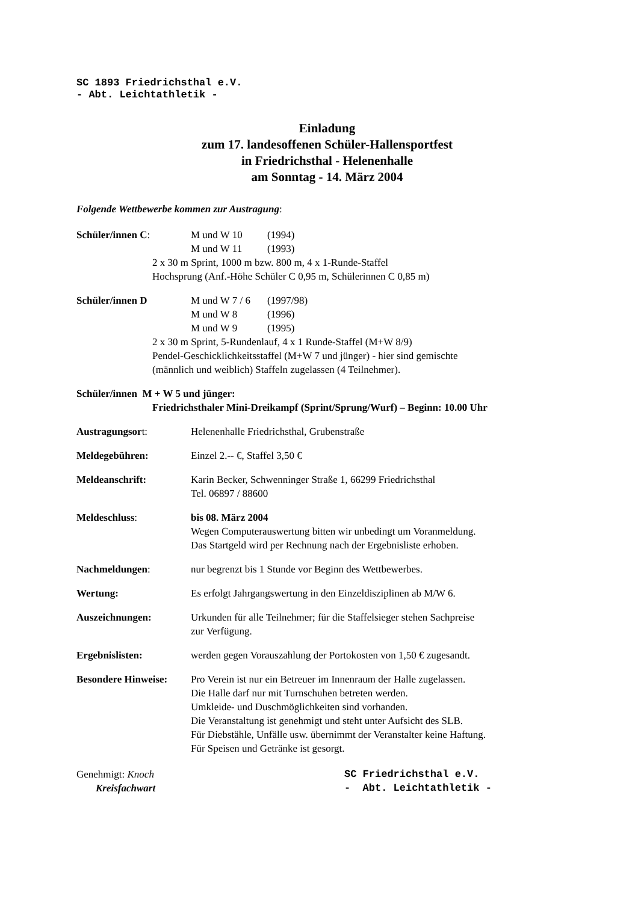SC 1893 Friedrichsthal e.V.
- Abt. Leichtathletik -
Einladung
zum 17. landesoffenen Schüler-Hallensportfest
in Friedrichsthal - Helenenhalle
am Sonntag - 14. März 2004
Folgende Wettbewerbe kommen zur Austragung:
Schüler/innen C: M und W 10 (1994)
M und W 11 (1993)
2 x 30 m Sprint, 1000 m bzw. 800 m, 4 x 1-Runde-Staffel
Hochsprung (Anf.-Höhe Schüler C 0,95 m, Schülerinnen C 0,85 m)
Schüler/innen D M und W 7 / 6 (1997/98)
M und W 8 (1996)
M und W 9 (1995)
2 x 30 m Sprint, 5-Rundenlauf, 4 x 1 Runde-Staffel (M+W 8/9)
Pendel-Geschicklichkeitsstaffel (M+W 7 und jünger) - hier sind gemischte
(männlich und weiblich) Staffeln zugelassen (4 Teilnehmer).
Schüler/innen M + W 5 und jünger:
Friedrichsthaler Mini-Dreikampf (Sprint/Sprung/Wurf) – Beginn: 10.00 Uhr
Austragungsort: Helenenhalle Friedrichsthal, Grubenstraße
Meldegebühren: Einzel 2.-- €, Staffel 3,50 €
Meldeanschrift: Karin Becker, Schwenninger Straße 1, 66299 Friedrichsthal
Tel. 06897 / 88600
Meldeschluss: bis 08. März 2004
Wegen Computerauswertung bitten wir unbedingt um Voranmeldung.
Das Startgeld wird per Rechnung nach der Ergebnisliste erhoben.
Nachmeldungen: nur begrenzt bis 1 Stunde vor Beginn des Wettbewerbes.
Wertung: Es erfolgt Jahrgangswertung in den Einzeldisziplinen ab M/W 6.
Auszeichnungen: Urkunden für alle Teilnehmer; für die Staffelsieger stehen Sachpreise
zur Verfügung.
Ergebnislisten: werden gegen Vorauszahlung der Portokosten von 1,50 € zugesandt.
Besondere Hinweise: Pro Verein ist nur ein Betreuer im Innenraum der Halle zugelassen.
Die Halle darf nur mit Turnschuhen betreten werden.
Umkleide- und Duschmöglichkeiten sind vorhanden.
Die Veranstaltung ist genehmigt und steht unter Aufsicht des SLB.
Für Diebstähle, Unfälle usw. übernimmt der Veranstalter keine Haftung.
Für Speisen und Getränke ist gesorgt.
Genehmigt: Knoch
Kreisfachwart
SC Friedrichsthal e.V.
- Abt. Leichtathletik -